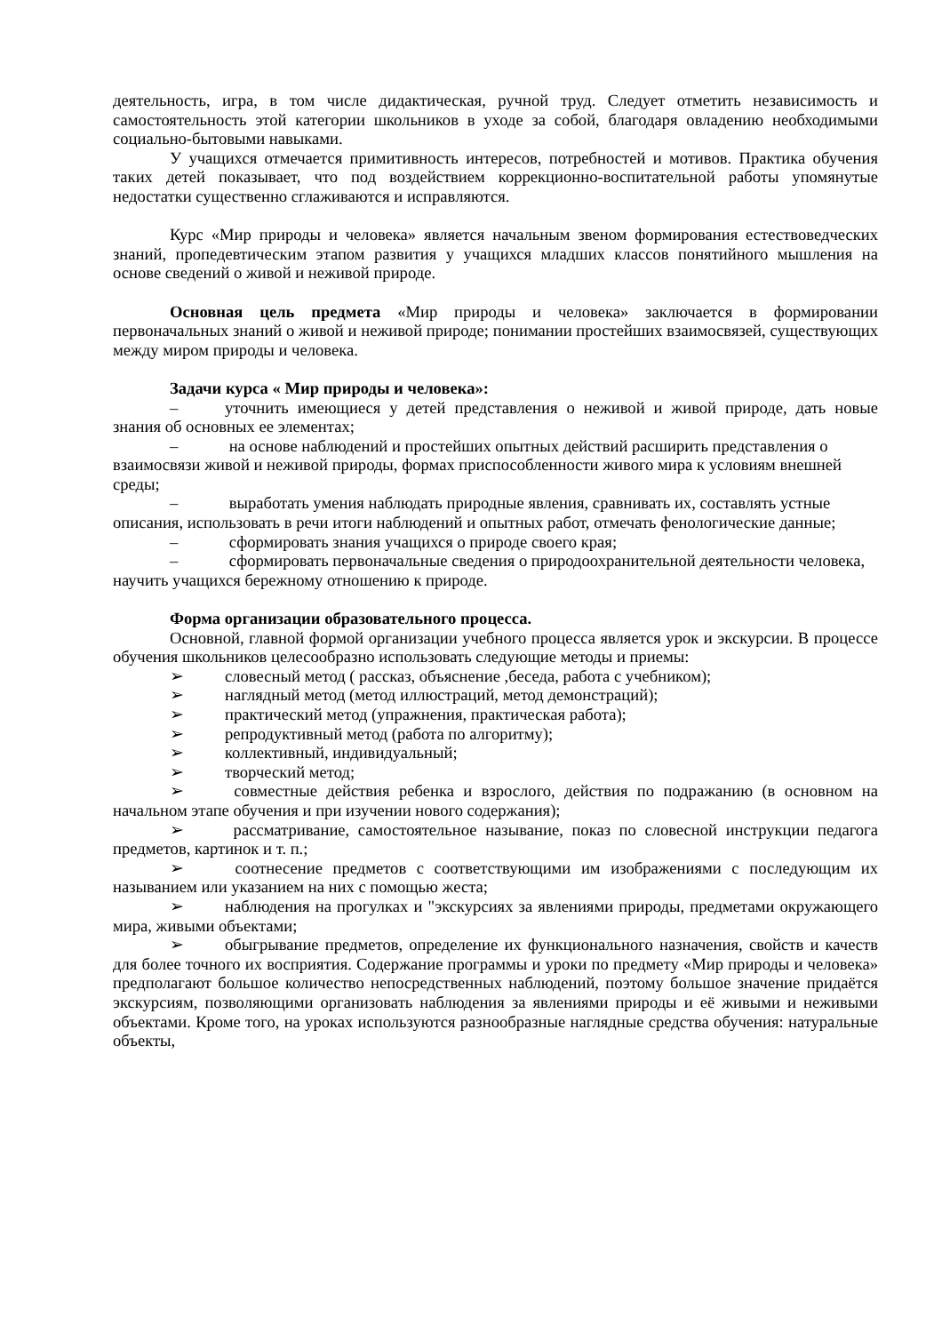деятельность, игра, в том числе дидактическая, ручной труд. Следует отметить независимость и самостоятельность этой категории школьников в уходе за собой, благодаря овладению необходимыми социально-бытовыми навыками.
У учащихся отмечается примитивность интересов, потребностей и мотивов. Практика обучения таких детей показывает, что под воздействием коррекционно-воспитательной работы упомянутые недостатки существенно сглаживаются и исправляются.
Курс «Мир природы и человека» является начальным звеном формирования естествоведческих знаний, пропедевтическим этапом развития у учащихся младших классов понятийного мышления на основе сведений о живой и неживой природе.
Основная цель предмета «Мир природы и человека» заключается в формировании первоначальных знаний о живой и неживой природе; понимании простейших взаимосвязей, существующих между миром природы и человека.
Задачи курса « Мир природы и человека»:
– уточнить имеющиеся у детей представления о неживой и живой природе, дать новые знания об основных ее элементах;
– на основе наблюдений и простейших опытных действий расширить представления о взаимосвязи живой и неживой природы, формах приспособленности живого мира к условиям внешней среды;
– выработать умения наблюдать природные явления, сравнивать их, составлять устные описания, использовать в речи итоги наблюдений и опытных работ, отмечать фенологические данные;
– сформировать знания учащихся о природе своего края;
– сформировать первоначальные сведения о природоохранительной деятельности человека, научить учащихся бережному отношению к природе.
Форма организации образовательного процесса.
Основной, главной формой организации учебного процесса является урок и экскурсии. В процессе обучения школьников целесообразно использовать следующие методы и приемы:
➢ словесный метод ( рассказ, объяснение ,беседа, работа с учебником);
➢ наглядный метод (метод иллюстраций, метод демонстраций);
➢ практический метод (упражнения, практическая работа);
➢ репродуктивный метод (работа по алгоритму);
➢ коллективный, индивидуальный;
➢ творческий метод;
➢ совместные действия ребенка и взрослого, действия по подражанию (в основном на начальном этапе обучения и при изучении нового содержания);
➢ рассматривание, самостоятельное называние, показ по словесной инструкции педагога предметов, картинок и т. п.;
➢ соотнесение предметов с соответствующими им изображениями с последующим их называнием или указанием на них с помощью жеста;
➢ наблюдения на прогулках и "экскурсиях за явлениями природы, предметами окружающего мира, живыми объектами;
➢ обыгрывание предметов, определение их функционального назначения, свойств и качеств для более точного их восприятия. Содержание программы и уроки по предмету «Мир природы и человека» предполагают большое количество непосредственных наблюдений, поэтому большое значение придаётся экскурсиям, позволяющими организовать наблюдения за явлениями природы и её живыми и неживыми объектами. Кроме того, на уроках используются разнообразные наглядные средства обучения: натуральные объекты,